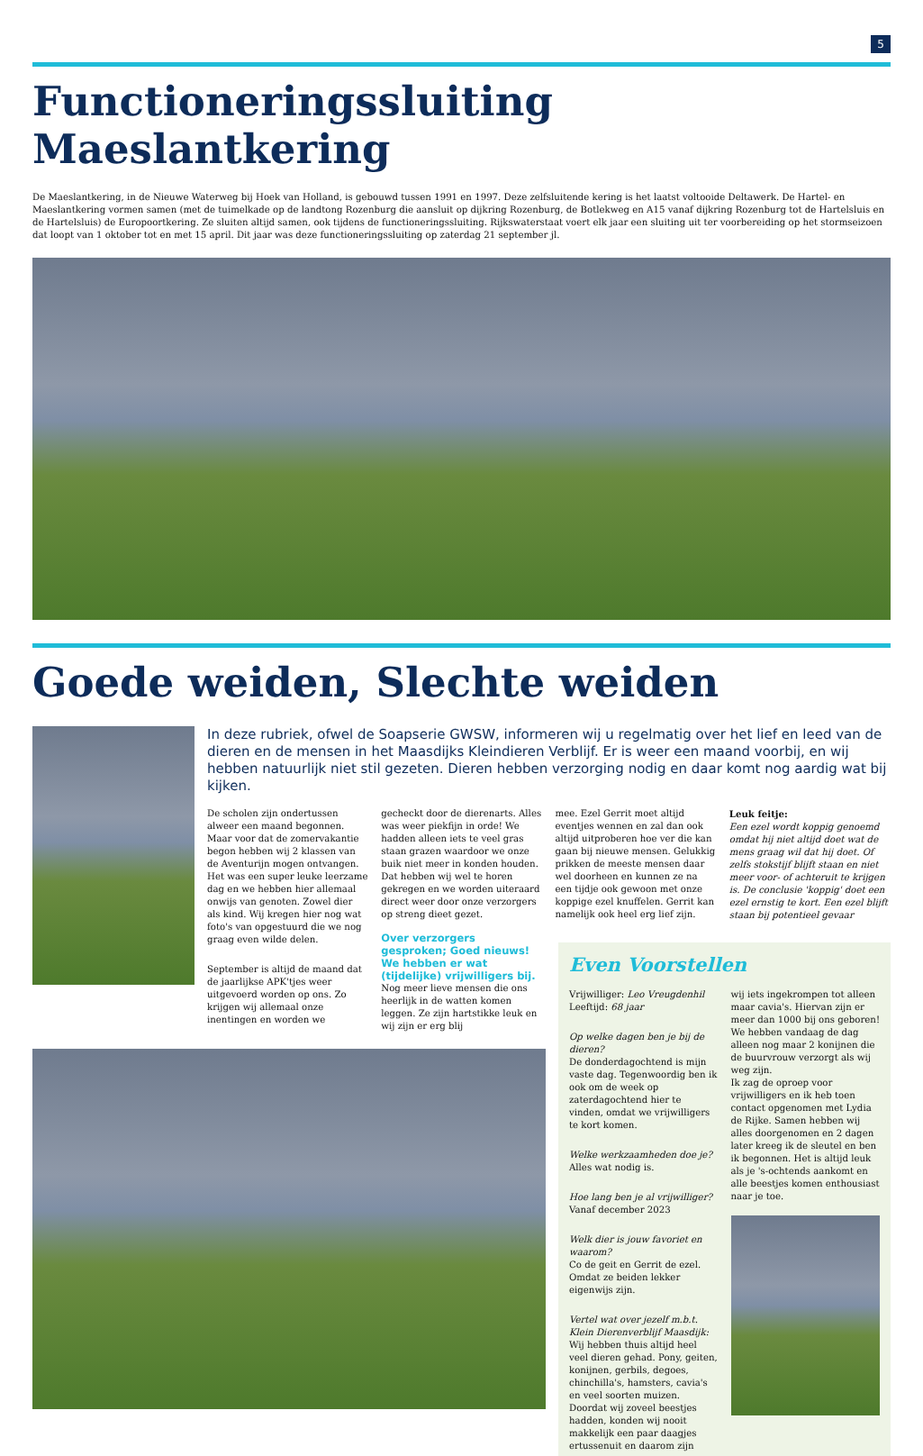5
Functioneringssluiting Maeslantkering
De Maeslantkering, in de Nieuwe Waterweg bij Hoek van Holland, is gebouwd tussen 1991 en 1997. Deze zelfsluitende kering is het laatst voltooide Deltawerk. De Hartel- en Maeslantkering vormen samen (met de tuimelkade op de landtong Rozenburg die aansluit op dijkring Rozenburg, de Botlekweg en A15 vanaf dijkring Rozenburg tot de Hartelsluis en de Hartelsluis) de Europoortkering. Ze sluiten altijd samen, ook tijdens de functioneringssluiting. Rijkswaterstaat voert elk jaar een sluiting uit ter voorbereiding op het stormseizoen dat loopt van 1 oktober tot en met 15 april. Dit jaar was deze functioneringssluiting op zaterdag 21 september jl.
Goede weiden, Slechte weiden
In deze rubriek, ofwel de Soapserie GWSW, informeren wij u regelmatig over het lief en leed van de dieren en de mensen in het Maasdijks Kleindieren Verblijf. Er is weer een maand voorbij, en wij hebben natuurlijk niet stil gezeten. Dieren hebben verzorging nodig en daar komt nog aardig wat bij kijken.
De scholen zijn ondertussen alweer een maand begonnen. Maar voor dat de zomervakantie begon hebben wij 2 klassen van de Aventurijn mogen ontvangen. Het was een super leuke leerzame dag en we hebben hier allemaal onwijs van genoten. Zowel dier als kind. Wij kregen hier nog wat foto's van opgestuurd die we nog graag even wilde delen.
September is altijd de maand dat de jaarlijkse APK'tjes weer uitgevoerd worden op ons. Zo krijgen wij allemaal onze inentingen en worden we
gecheckt door de dierenarts. Alles was weer piekfijn in orde! We hadden alleen iets te veel gras staan grazen waardoor we onze buik niet meer in konden houden. Dat hebben wij wel te horen gekregen en we worden uiteraard direct weer door onze verzorgers op streng dieet gezet.
Over verzorgers gesproken; Goed nieuws! We hebben er wat (tijdelijke) vrijwilligers bij.
Nog meer lieve mensen die ons heerlijk in de watten komen leggen. Ze zijn hartstikke leuk en wij zijn er erg blij
mee. Ezel Gerrit moet altijd eventjes wennen en zal dan ook altijd uitproberen hoe ver die kan gaan bij nieuwe mensen. Gelukkig prikken de meeste mensen daar wel doorheen en kunnen ze na een tijdje ook gewoon met onze koppige ezel knuffelen. Gerrit kan namelijk ook heel erg lief zijn.
Leuk feitje:
Een ezel wordt koppig genoemd omdat hij niet altijd doet wat de mens graag wil dat hij doet. Of zelfs stokstijf blijft staan en niet meer voor- of achteruit te krijgen is. De conclusie 'koppig' doet een ezel ernstig te kort. Een ezel blijft staan bij potentieel gevaar
Even Voorstellen
Vrijwilliger: Leo Vreugdenhil
Leeftijd: 68 jaar
Op welke dagen ben je bij de dieren?
De donderdagochtend is mijn vaste dag. Tegenwoordig ben ik ook om de week op zaterdagochtend hier te vinden, omdat we vrijwilligers te kort komen.
Welke werkzaamheden doe je?
Alles wat nodig is.
Hoe lang ben je al vrijwilliger?
Vanaf december 2023
Welk dier is jouw favoriet en waarom?
Co de geit en Gerrit de ezel. Omdat ze beiden lekker eigenwijs zijn.
Vertel wat over jezelf m.b.t. Klein Dierenverblijf Maasdijk:
Wij hebben thuis altijd heel veel dieren gehad. Pony, geiten, konijnen, gerbils, degoes, chinchilla's, hamsters, cavia's en veel soorten muizen.
Doordat wij zoveel beestjes hadden, konden wij nooit makkelijk een paar daagjes ertussenuit en daarom zijn
wij iets ingekrompen tot alleen maar cavia's. Hiervan zijn er meer dan 1000 bij ons geboren! We hebben vandaag de dag alleen nog maar 2 konijnen die de buurvrouw verzorgt als wij weg zijn.
Ik zag de oproep voor vrijwilligers en ik heb toen contact opgenomen met Lydia de Rijke. Samen hebben wij alles doorgenomen en 2 dagen later kreeg ik de sleutel en ben ik begonnen. Het is altijd leuk als je 's-ochtends aankomt en alle beestjes komen enthousiast naar je toe.